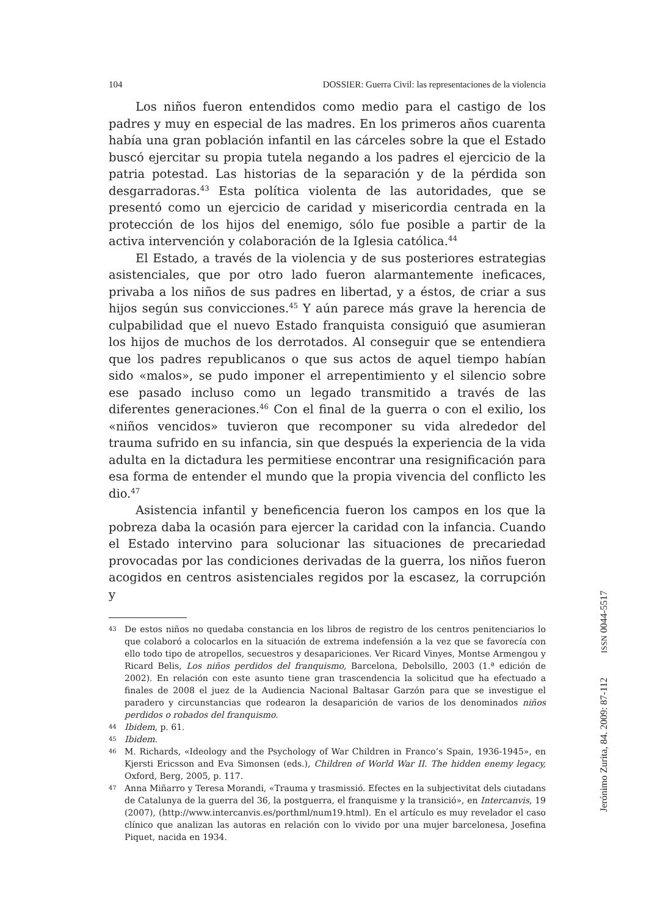104 DOSSIER: Guerra Civil: las representaciones de la violencia
Los niños fueron entendidos como medio para el castigo de los padres y muy en especial de las madres. En los primeros años cuarenta había una gran población infantil en las cárceles sobre la que el Estado buscó ejercitar su propia tutela negando a los padres el ejercicio de la patria potestad. Las historias de la separación y de la pérdida son desgarradoras.<sup>43</sup> Esta política violenta de las autoridades, que se presentó como un ejercicio de caridad y misericordia centrada en la protección de los hijos del enemigo, sólo fue posible a partir de la activa intervención y colaboración de la Iglesia católica.<sup>44</sup>
El Estado, a través de la violencia y de sus posteriores estrategias asistenciales, que por otro lado fueron alarmantemente ineficaces, privaba a los niños de sus padres en libertad, y a éstos, de criar a sus hijos según sus convicciones.<sup>45</sup> Y aún parece más grave la herencia de culpabilidad que el nuevo Estado franquista consiguió que asumieran los hijos de muchos de los derrotados. Al conseguir que se entendiera que los padres republicanos o que sus actos de aquel tiempo habían sido «malos», se pudo imponer el arrepentimiento y el silencio sobre ese pasado incluso como un legado transmitido a través de las diferentes generaciones.<sup>46</sup> Con el final de la guerra o con el exilio, los «niños vencidos» tuvieron que recomponer su vida alrededor del trauma sufrido en su infancia, sin que después la experiencia de la vida adulta en la dictadura les permitiese encontrar una resignificación para esa forma de entender el mundo que la propia vivencia del conflicto les dio.<sup>47</sup>
Asistencia infantil y beneficencia fueron los campos en los que la pobreza daba la ocasión para ejercer la caridad con la infancia. Cuando el Estado intervino para solucionar las situaciones de precariedad provocadas por las condiciones derivadas de la guerra, los niños fueron acogidos en centros asistenciales regidos por la escasez, la corrupción y
43 De estos niños no quedaba constancia en los libros de registro de los centros penitenciarios lo que colaboró a colocarlos en la situación de extrema indefensión a la vez que se favorecía con ello todo tipo de atropellos, secuestros y desapariciones. Ver Ricard Vinyes, Montse Armengou y Ricard Belis, Los niños perdidos del franquismo, Barcelona, Debolsillo, 2003 (1.ª edición de 2002). En relación con este asunto tiene gran trascendencia la solicitud que ha efectuado a finales de 2008 el juez de la Audiencia Nacional Baltasar Garzón para que se investigue el paradero y circunstancias que rodearon la desaparición de varios de los denominados niños perdidos o robados del franquismo.
44 Ibidem, p. 61.
45 Ibidem.
46 M. Richards, «Ideology and the Psychology of War Children in Franco’s Spain, 1936-1945», en Kjersti Ericsson and Eva Simonsen (eds.), Children of World War II. The hidden enemy legacy, Oxford, Berg, 2005, p. 117.
47 Anna Miñarro y Teresa Morandi, «Trauma y trasmissió. Efectes en la subjectivitat dels ciutadans de Catalunya de la guerra del 36, la postguerra, el franquisme y la transició», en Intercanvis, 19 (2007), (http://www.intercanvis.es/porthml/num19.html). En el artículo es muy revelador el caso clínico que analizan las autoras en relación con lo vivido por una mujer barcelonesa, Josefina Piquet, nacida en 1934.
Jerónimo Zurita, 84. 2009: 87-112 ISSN 0044-5517